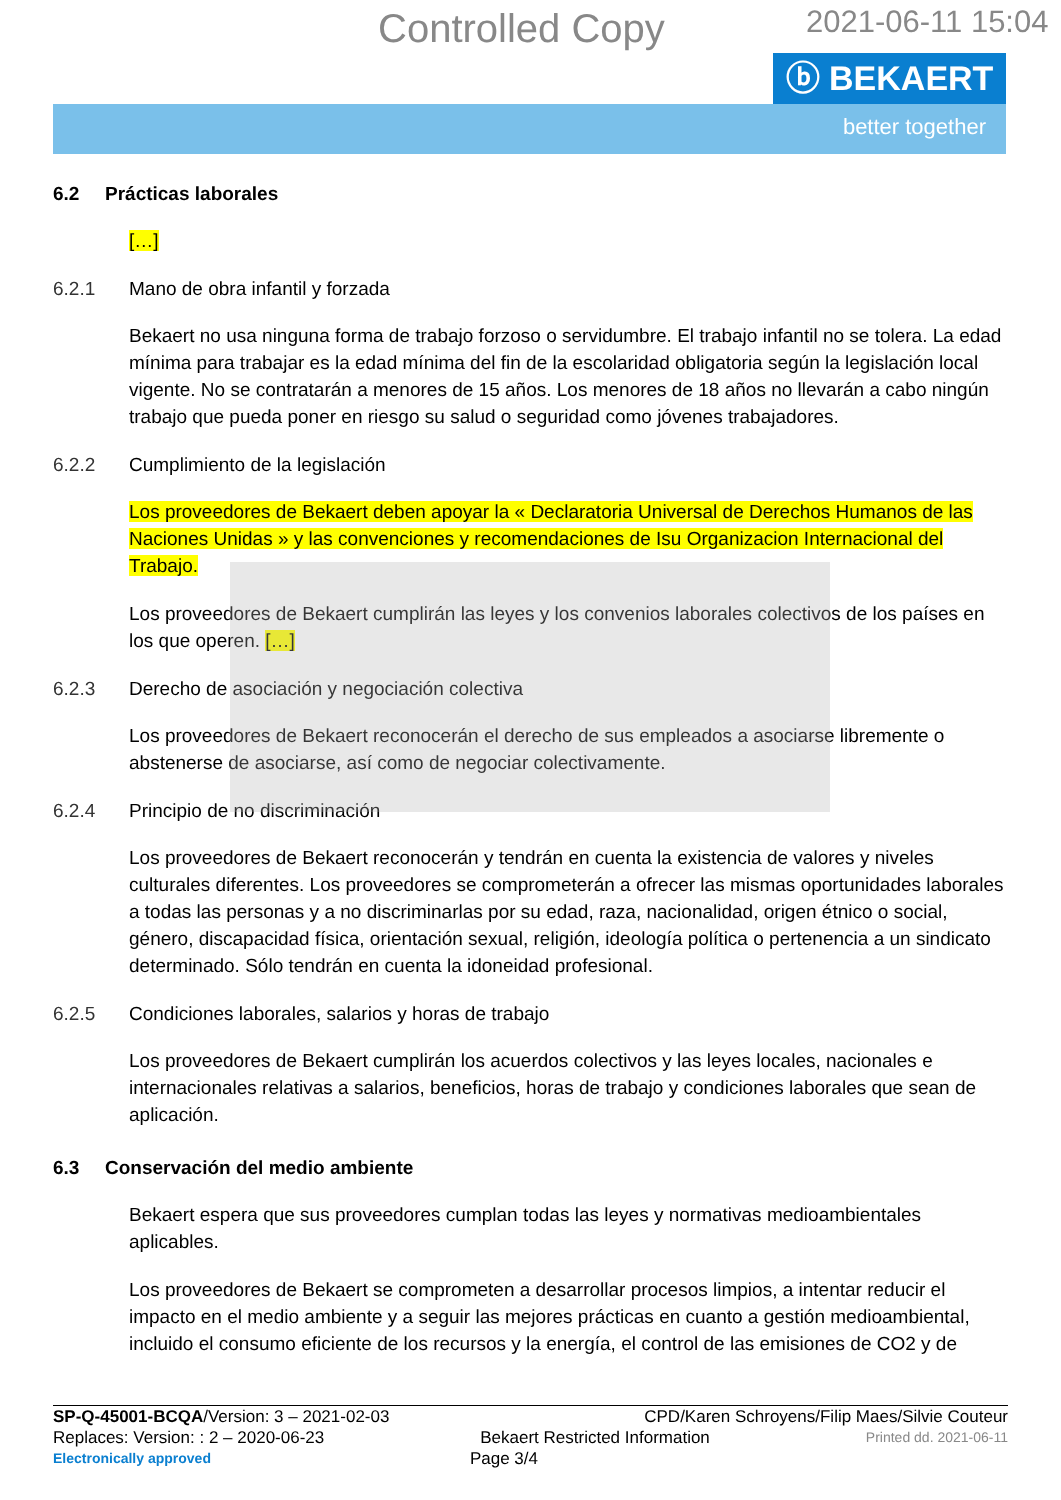Controlled Copy
2021-06-11 15:04
ⓑ BEKAERT
better together
6.2 Prácticas laborales
[…]
6.2.1 Mano de obra infantil y forzada
Bekaert no usa ninguna forma de trabajo forzoso o servidumbre. El trabajo infantil no se tolera. La edad mínima para trabajar es la edad mínima del fin de la escolaridad obligatoria según la legislación local vigente. No se contratarán a menores de 15 años. Los menores de 18 años no llevarán a cabo ningún trabajo que pueda poner en riesgo su salud o seguridad como jóvenes trabajadores.
6.2.2 Cumplimiento de la legislación
Los proveedores de Bekaert deben apoyar la « Declaratoria Universal de Derechos Humanos de las Naciones Unidas » y las convenciones y recomendaciones de Isu Organizacion Internacional del Trabajo.
Los proveedores de Bekaert cumplirán las leyes y los convenios laborales colectivos de los países en los que operen. […]
6.2.3 Derecho de asociación y negociación colectiva
Los proveedores de Bekaert reconocerán el derecho de sus empleados a asociarse libremente o abstenerse de asociarse, así como de negociar colectivamente.
6.2.4 Principio de no discriminación
Los proveedores de Bekaert reconocerán y tendrán en cuenta la existencia de valores y niveles culturales diferentes. Los proveedores se comprometerán a ofrecer las mismas oportunidades laborales a todas las personas y a no discriminarlas por su edad, raza, nacionalidad, origen étnico o social, género, discapacidad física, orientación sexual, religión, ideología política o pertenencia a un sindicato determinado. Sólo tendrán en cuenta la idoneidad profesional.
6.2.5 Condiciones laborales, salarios y horas de trabajo
Los proveedores de Bekaert cumplirán los acuerdos colectivos y las leyes locales, nacionales e internacionales relativas a salarios, beneficios, horas de trabajo y condiciones laborales que sean de aplicación.
6.3 Conservación del medio ambiente
Bekaert espera que sus proveedores cumplan todas las leyes y normativas medioambientales aplicables.
Los proveedores de Bekaert se comprometen a desarrollar procesos limpios, a intentar reducir el impacto en el medio ambiente y a seguir las mejores prácticas en cuanto a gestión medioambiental, incluido el consumo eficiente de los recursos y la energía, el control de las emisiones de CO2 y de
SP-Q-45001-BCQA/Version: 3 – 2021-02-03 CPD/Karen Schroyens/Filip Maes/Silvie Couteur
Replaces: Version: : 2 – 2020-06-23 Bekaert Restricted Information Printed dd. 2021-06-11
Electronically approved Page 3/4